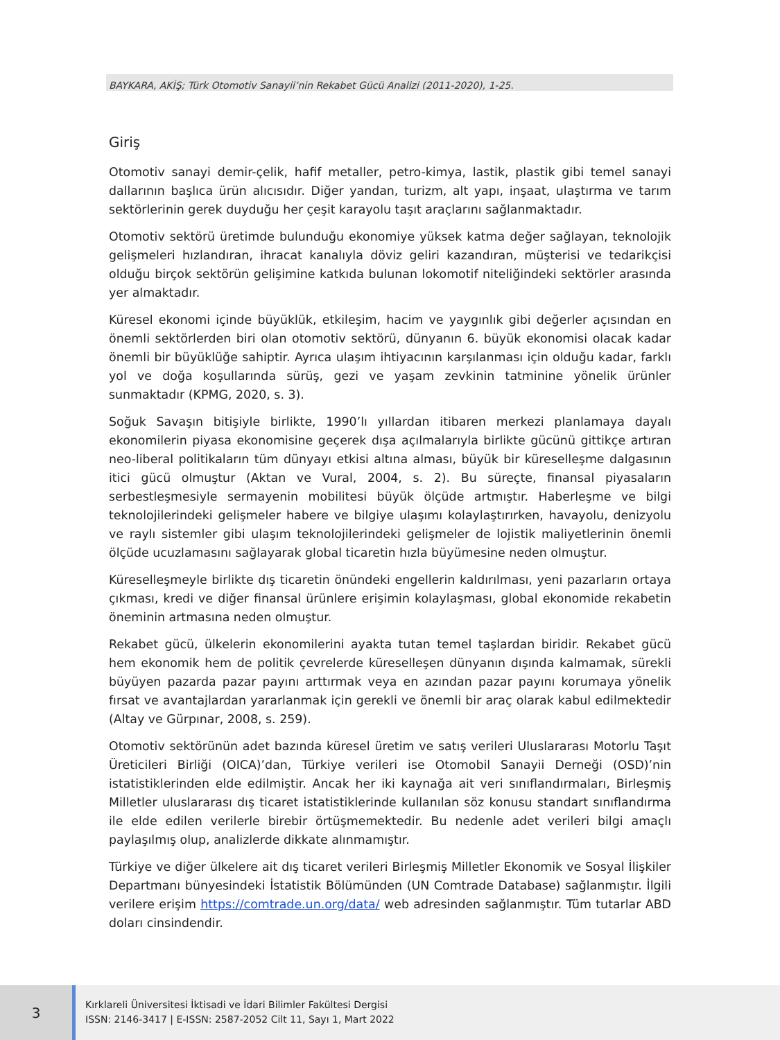BAYKARA, AKİŞ; Türk Otomotiv Sanayii’nin Rekabet Gücü Analizi (2011-2020), 1-25.
Giriş
Otomotiv sanayi demir-çelik, hafif metaller, petro-kimya, lastik, plastik gibi temel sanayi dallarının başlıca ürün alıcısıdır. Diğer yandan, turizm, alt yapı, inşaat, ulaştırma ve tarım sektörlerinin gerek duyduğu her çeşit karayolu taşıt araçlarını sağlanmaktadır.
Otomotiv sektörü üretimde bulunduğu ekonomiye yüksek katma değer sağlayan, teknolojik gelişmeleri hızlandıran, ihracat kanalıyla döviz geliri kazandıran, müşterisi ve tedarikçisi olduğu birçok sektörün gelişimine katkıda bulunan lokomotif niteliğindeki sektörler arasında yer almaktadır.
Küresel ekonomi içinde büyüklük, etkileşim, hacim ve yaygınlık gibi değerler açısından en önemli sektörlerden biri olan otomotiv sektörü, dünyanın 6. büyük ekonomisi olacak kadar önemli bir büyüklüğe sahiptir. Ayrıca ulaşım ihtiyacının karşılanması için olduğu kadar, farklı yol ve doğa koşullarında sürüş, gezi ve yaşam zevkinin tatminine yönelik ürünler sunmaktadır (KPMG, 2020, s. 3).
Soğuk Savaşın bitişiyle birlikte, 1990’lı yıllardan itibaren merkezi planlamaya dayalı ekonomilerin piyasa ekonomisine geçerek dışa açılmalarıyla birlikte gücünü gittikçe artıran neo-liberal politikaların tüm dünyayı etkisi altına alması, büyük bir küreselleşme dalgasının itici gücü olmuştur (Aktan ve Vural, 2004, s. 2). Bu süreçte, finansal piyasaların serbestleşmesiyle sermayenin mobilitesi büyük ölçüde artmıştır. Haberleşme ve bilgi teknolojilerindeki gelişmeler habere ve bilgiye ulaşımı kolaylaştırırken, havayolu, denizyolu ve raylı sistemler gibi ulaşım teknolojilerindeki gelişmeler de lojistik maliyetlerinin önemli ölçüde ucuzlamasını sağlayarak global ticaretin hızla büyümesine neden olmuştur.
Küreselleşmeyle birlikte dış ticaretin önündeki engellerin kaldırılması, yeni pazarların ortaya çıkması, kredi ve diğer finansal ürünlere erişimin kolaylaşması, global ekonomide rekabetin öneminin artmasına neden olmuştur.
Rekabet gücü, ülkelerin ekonomilerini ayakta tutan temel taşlardan biridir. Rekabet gücü hem ekonomik hem de politik çevrelerde küreselleşen dünyanın dışında kalmamak, sürekli büyüyen pazarda pazar payını arttırmak veya en azından pazar payını korumaya yönelik fırsat ve avantajlardan yararlanmak için gerekli ve önemli bir araç olarak kabul edilmektedir (Altay ve Gürpınar, 2008, s. 259).
Otomotiv sektörünün adet bazında küresel üretim ve satış verileri Uluslararası Motorlu Taşıt Üreticileri Birliği (OICA)’dan, Türkiye verileri ise Otomobil Sanayii Derneği (OSD)’nin istatistiklerinden elde edilmiştir. Ancak her iki kaynağa ait veri sınıflandırmaları, Birleşmiş Milletler uluslararası dış ticaret istatistiklerinde kullanılan söz konusu standart sınıflandırma ile elde edilen verilerle birebir örtüşmemektedir. Bu nedenle adet verileri bilgi amaçlı paylaşılmış olup, analizlerde dikkate alınmamıştır.
Türkiye ve diğer ülkelere ait dış ticaret verileri Birleşmiş Milletler Ekonomik ve Sosyal İlişkiler Departmanı bünyesindeki İstatistik Bölümünden (UN Comtrade Database) sağlanmıştır. İlgili verilere erişim https://comtrade.un.org/data/ web adresinden sağlanmıştır. Tüm tutarlar ABD doları cinsindendir.
3
Kırklareli Üniversitesi İktisadi ve İdari Bilimler Fakültesi Dergisi
ISSN: 2146-3417 | E-ISSN: 2587-2052 Cilt 11, Sayı 1, Mart 2022